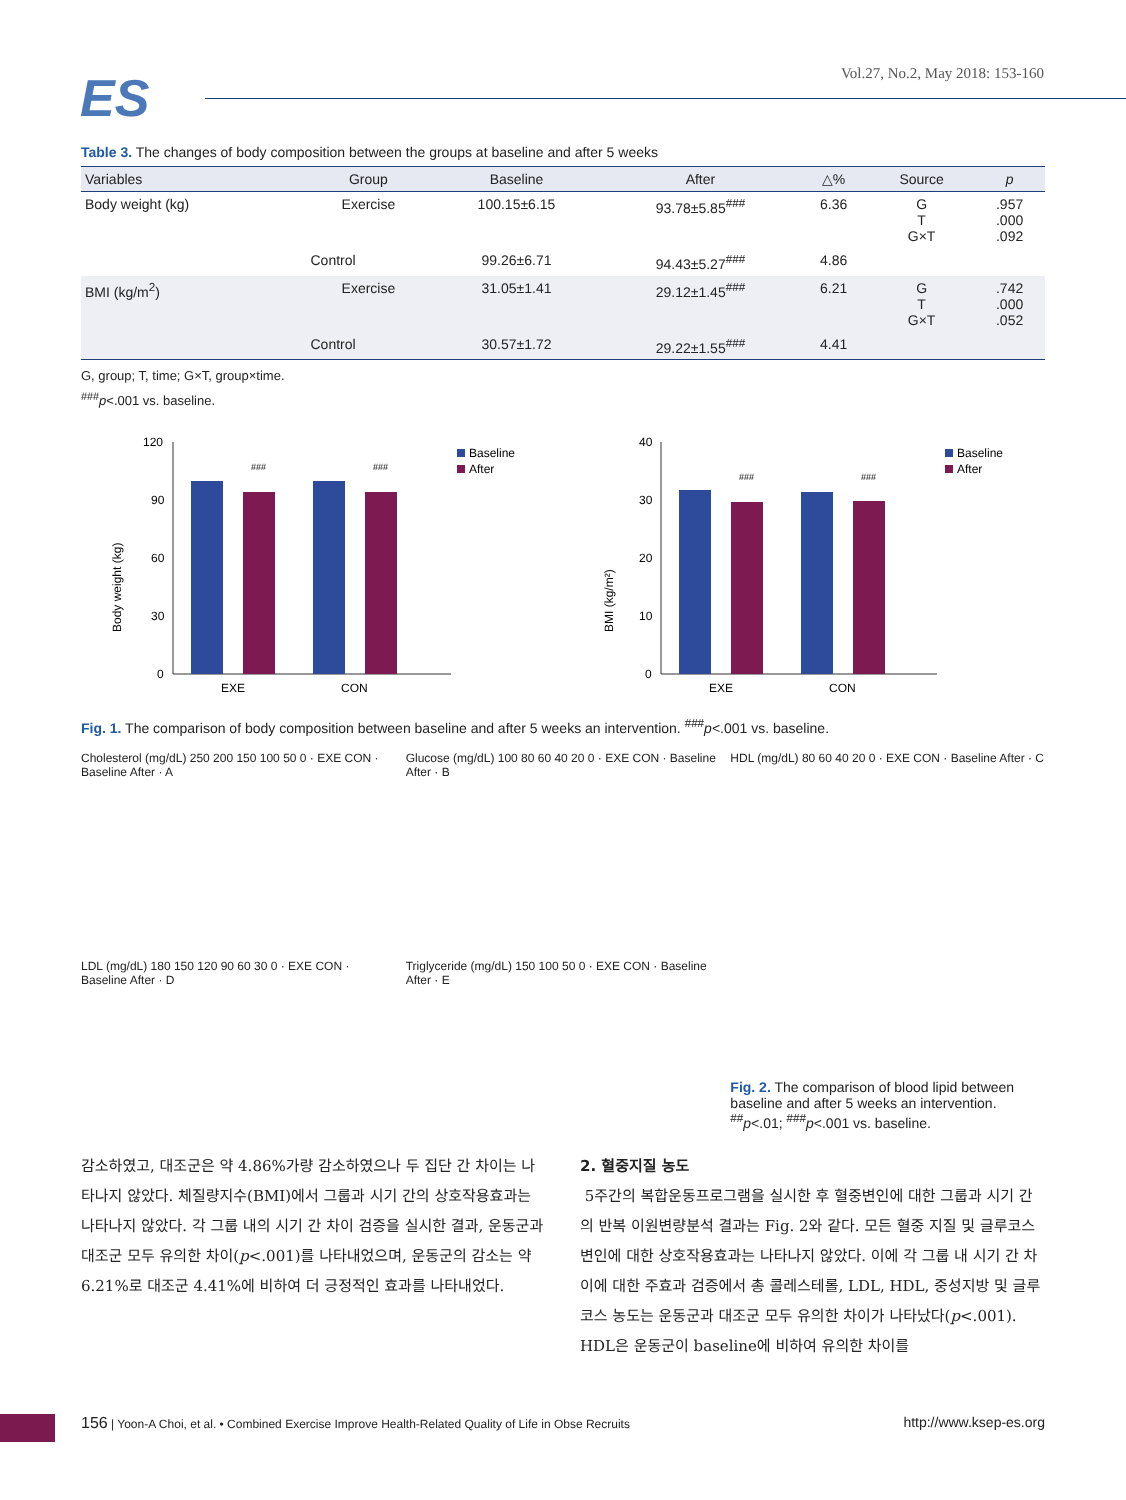ES
Vol.27, No.2, May 2018: 153-160
Table 3. The changes of body composition between the groups at baseline and after 5 weeks
| Variables | Group | Baseline | After | △% | Source | p |
| --- | --- | --- | --- | --- | --- | --- |
| Body weight (kg) | Exercise | 100.15±6.15 | 93.78±5.85<sup>###</sup> | 6.36 | G T G×T | .957 .000 .092 |
| | Control | 99.26±6.71 | 94.43±5.27<sup>###</sup> | 4.86 | | |
| BMI (kg/m<sup>2</sup>) | Exercise | 31.05±1.41 | 29.12±1.45<sup>###</sup> | 6.21 | G T G×T | .742 .000 .052 |
| | Control | 30.57±1.72 | 29.22±1.55<sup>###</sup> | 4.41 | | |
G, group; T, time; G×T, group×time.
<sup>###</sup> p<.001 vs. baseline.
Body weight (kg)
120
90
60
30
0
EXE
CON
###
###
Baseline
After
BMI (kg/m²)
40
30
20
10
0
EXE
CON
###
###
Baseline
After
Fig. 1. The comparison of body composition between baseline and after 5 weeks an intervention. <sup>###</sup>p<.001 vs. baseline.
Cholesterol (mg/dL) 250 200 150 100 50 0 · EXE CON · Baseline After · A
Glucose (mg/dL) 100 80 60 40 20 0 · EXE CON · Baseline After · B
HDL (mg/dL) 80 60 40 20 0 · EXE CON · Baseline After · C
LDL (mg/dL) 180 150 120 90 60 30 0 · EXE CON · Baseline After · D
Triglyceride (mg/dL) 150 100 50 0 · EXE CON · Baseline After · E
Fig. 2. The comparison of blood lipid between baseline and after 5 weeks an intervention. <sup>##</sup>p<.01; <sup>###</sup>p<.001 vs. baseline.
감소하였고, 대조군은 약 4.86%가량 감소하였으나 두 집단 간 차이는 나타나지 않았다. 체질량지수(BMI)에서 그룹과 시기 간의 상호작용효과는 나타나지 않았다. 각 그룹 내의 시기 간 차이 검증을 실시한 결과, 운동군과 대조군 모두 유의한 차이(p<.001)를 나타내었으며, 운동군의 감소는 약 6.21%로 대조군 4.41%에 비하여 더 긍정적인 효과를 나타내었다.
2. 혈중지질 농도
5주간의 복합운동프로그램을 실시한 후 혈중변인에 대한 그룹과 시기 간의 반복 이원변량분석 결과는 Fig. 2와 같다. 모든 혈중 지질 및 글루코스 변인에 대한 상호작용효과는 나타나지 않았다. 이에 각 그룹 내 시기 간 차이에 대한 주효과 검증에서 총 콜레스테롤, LDL, HDL, 중성지방 및 글루코스 농도는 운동군과 대조군 모두 유의한 차이가 나타났다(p<.001). HDL은 운동군이 baseline에 비하여 유의한 차이를
156 | Yoon-A Choi, et al. • Combined Exercise Improve Health-Related Quality of Life in Obse Recruits http://www.ksep-es.org